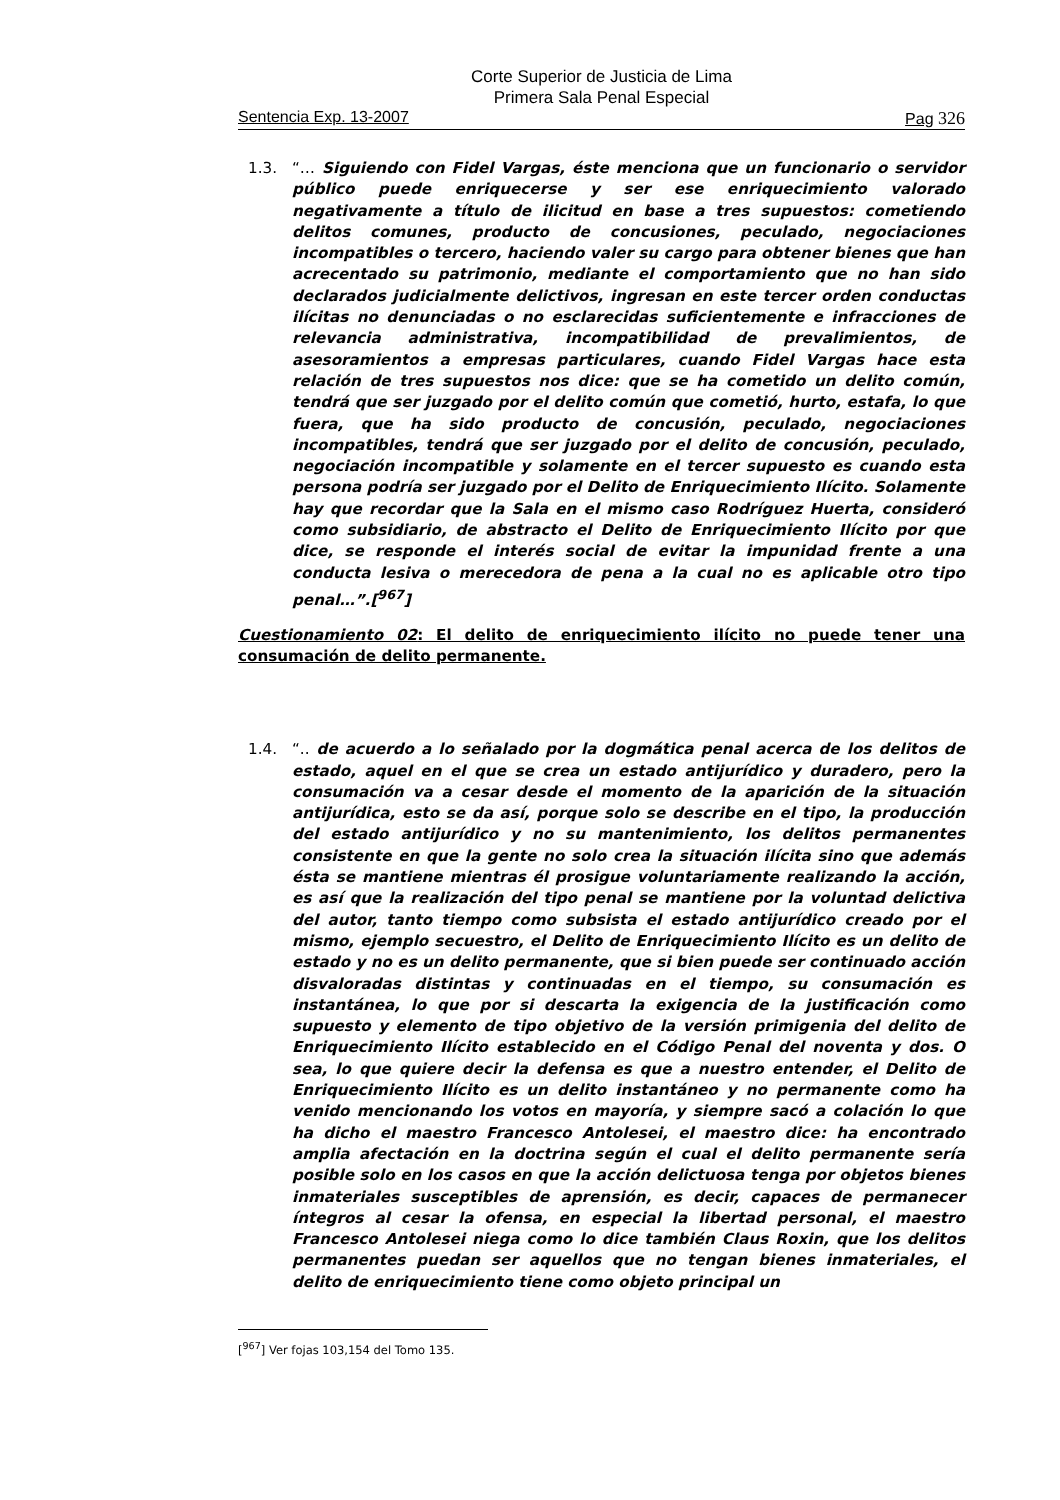Corte Superior de Justicia de Lima
Primera Sala Penal Especial
Sentencia Exp. 13-2007 Pag 326
1.3. “… Siguiendo con Fidel Vargas, éste menciona que un funcionario o servidor público puede enriquecerse y ser ese enriquecimiento valorado negativamente a título de ilicitud en base a tres supuestos: cometiendo delitos comunes, producto de concusiones, peculado, negociaciones incompatibles o tercero, haciendo valer su cargo para obtener bienes que han acrecentado su patrimonio, mediante el comportamiento que no han sido declarados judicialmente delictivos, ingresan en este tercer orden conductas ilícitas no denunciadas o no esclarecidas suficientemente e infracciones de relevancia administrativa, incompatibilidad de prevalimientos, de asesoramientos a empresas particulares, cuando Fidel Vargas hace esta relación de tres supuestos nos dice: que se ha cometido un delito común, tendrá que ser juzgado por el delito común que cometió, hurto, estafa, lo que fuera, que ha sido producto de concusión, peculado, negociaciones incompatibles, tendrá que ser juzgado por el delito de concusión, peculado, negociación incompatible y solamente en el tercer supuesto es cuando esta persona podría ser juzgado por el Delito de Enriquecimiento Ilícito. Solamente hay que recordar que la Sala en el mismo caso Rodríguez Huerta, consideró como subsidiario, de abstracto el Delito de Enriquecimiento Ilícito por que dice, se responde el interés social de evitar la impunidad frente a una conducta lesiva o merecedora de pena a la cual no es aplicable otro tipo penal…”.[<sup>967</sup>]
Cuestionamiento 02: El delito de enriquecimiento ilícito no puede tener una consumación de delito permanente.
1.4. “.. de acuerdo a lo señalado por la dogmática penal acerca de los delitos de estado, aquel en el que se crea un estado antijurídico y duradero, pero la consumación va a cesar desde el momento de la aparición de la situación antijurídica, esto se da así, porque solo se describe en el tipo, la producción del estado antijurídico y no su mantenimiento, los delitos permanentes consistente en que la gente no solo crea la situación ilícita sino que además ésta se mantiene mientras él prosigue voluntariamente realizando la acción, es así que la realización del tipo penal se mantiene por la voluntad delictiva del autor, tanto tiempo como subsista el estado antijurídico creado por el mismo, ejemplo secuestro, el Delito de Enriquecimiento Ilícito es un delito de estado y no es un delito permanente, que si bien puede ser continuado acción disvaloradas distintas y continuadas en el tiempo, su consumación es instantánea, lo que por si descarta la exigencia de la justificación como supuesto y elemento de tipo objetivo de la versión primigenia del delito de Enriquecimiento Ilícito establecido en el Código Penal del noventa y dos. O sea, lo que quiere decir la defensa es que a nuestro entender, el Delito de Enriquecimiento Ilícito es un delito instantáneo y no permanente como ha venido mencionando los votos en mayoría, y siempre sacó a colación lo que ha dicho el maestro Francesco Antolesei, el maestro dice: ha encontrado amplia afectación en la doctrina según el cual el delito permanente sería posible solo en los casos en que la acción delictuosa tenga por objetos bienes inmateriales susceptibles de aprensión, es decir, capaces de permanecer íntegros al cesar la ofensa, en especial la libertad personal, el maestro Francesco Antolesei niega como lo dice también Claus Roxin, que los delitos permanentes puedan ser aquellos que no tengan bienes inmateriales, el delito de enriquecimiento tiene como objeto principal un
[<sup>967</sup>] Ver fojas 103,154 del Tomo 135.